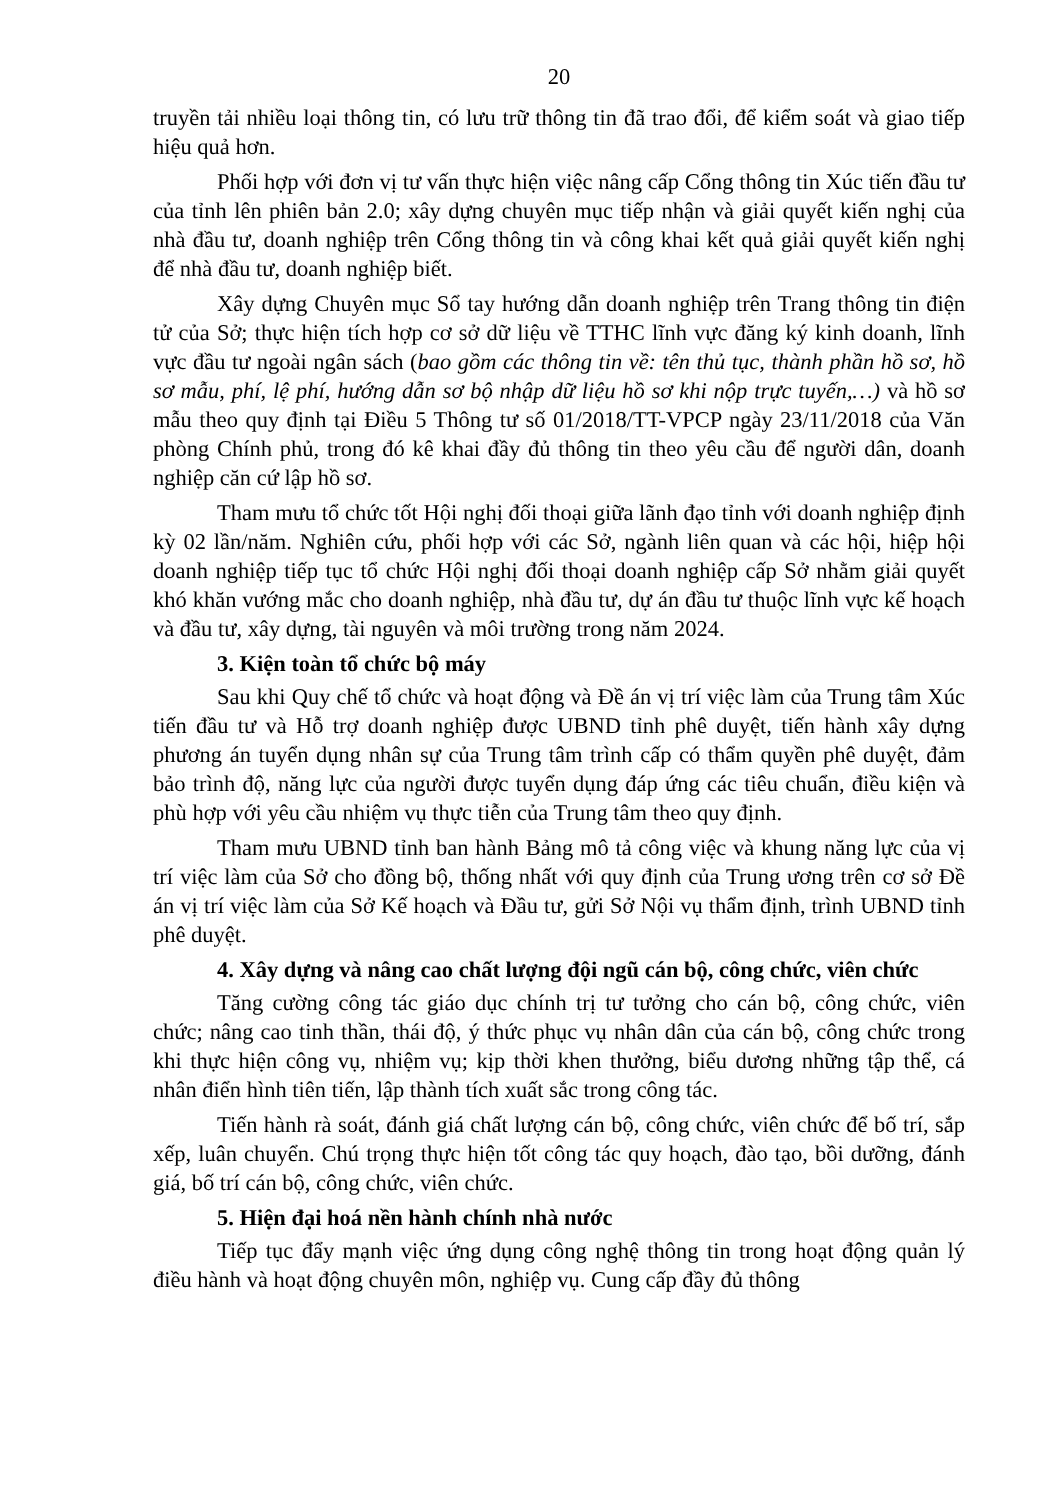20
truyền tải nhiều loại thông tin, có lưu trữ thông tin đã trao đổi, để kiểm soát và giao tiếp hiệu quả hơn.
Phối hợp với đơn vị tư vấn thực hiện việc nâng cấp Cổng thông tin Xúc tiến đầu tư của tỉnh lên phiên bản 2.0; xây dựng chuyên mục tiếp nhận và giải quyết kiến nghị của nhà đầu tư, doanh nghiệp trên Cổng thông tin và công khai kết quả giải quyết kiến nghị để nhà đầu tư, doanh nghiệp biết.
Xây dựng Chuyên mục Sổ tay hướng dẫn doanh nghiệp trên Trang thông tin điện tử của Sở; thực hiện tích hợp cơ sở dữ liệu về TTHC lĩnh vực đăng ký kinh doanh, lĩnh vực đầu tư ngoài ngân sách (bao gồm các thông tin về: tên thủ tục, thành phần hồ sơ, hồ sơ mẫu, phí, lệ phí, hướng dẫn sơ bộ nhập dữ liệu hồ sơ khi nộp trực tuyến,…) và hồ sơ mẫu theo quy định tại Điều 5 Thông tư số 01/2018/TT-VPCP ngày 23/11/2018 của Văn phòng Chính phủ, trong đó kê khai đầy đủ thông tin theo yêu cầu để người dân, doanh nghiệp căn cứ lập hồ sơ.
Tham mưu tổ chức tốt Hội nghị đối thoại giữa lãnh đạo tỉnh với doanh nghiệp định kỳ 02 lần/năm. Nghiên cứu, phối hợp với các Sở, ngành liên quan và các hội, hiệp hội doanh nghiệp tiếp tục tổ chức Hội nghị đối thoại doanh nghiệp cấp Sở nhằm giải quyết khó khăn vướng mắc cho doanh nghiệp, nhà đầu tư, dự án đầu tư thuộc lĩnh vực kế hoạch và đầu tư, xây dựng, tài nguyên và môi trường trong năm 2024.
3. Kiện toàn tổ chức bộ máy
Sau khi Quy chế tổ chức và hoạt động và Đề án vị trí việc làm của Trung tâm Xúc tiến đầu tư và Hỗ trợ doanh nghiệp được UBND tỉnh phê duyệt, tiến hành xây dựng phương án tuyển dụng nhân sự của Trung tâm trình cấp có thẩm quyền phê duyệt, đảm bảo trình độ, năng lực của người được tuyển dụng đáp ứng các tiêu chuẩn, điều kiện và phù hợp với yêu cầu nhiệm vụ thực tiễn của Trung tâm theo quy định.
Tham mưu UBND tỉnh ban hành Bảng mô tả công việc và khung năng lực của vị trí việc làm của Sở cho đồng bộ, thống nhất với quy định của Trung ương trên cơ sở Đề án vị trí việc làm của Sở Kế hoạch và Đầu tư, gửi Sở Nội vụ thẩm định, trình UBND tỉnh phê duyệt.
4. Xây dựng và nâng cao chất lượng đội ngũ cán bộ, công chức, viên chức
Tăng cường công tác giáo dục chính trị tư tưởng cho cán bộ, công chức, viên chức; nâng cao tinh thần, thái độ, ý thức phục vụ nhân dân của cán bộ, công chức trong khi thực hiện công vụ, nhiệm vụ; kịp thời khen thưởng, biểu dương những tập thể, cá nhân điển hình tiên tiến, lập thành tích xuất sắc trong công tác.
Tiến hành rà soát, đánh giá chất lượng cán bộ, công chức, viên chức để bố trí, sắp xếp, luân chuyển. Chú trọng thực hiện tốt công tác quy hoạch, đào tạo, bồi dưỡng, đánh giá, bố trí cán bộ, công chức, viên chức.
5. Hiện đại hoá nền hành chính nhà nước
Tiếp tục đẩy mạnh việc ứng dụng công nghệ thông tin trong hoạt động quản lý điều hành và hoạt động chuyên môn, nghiệp vụ. Cung cấp đầy đủ thông